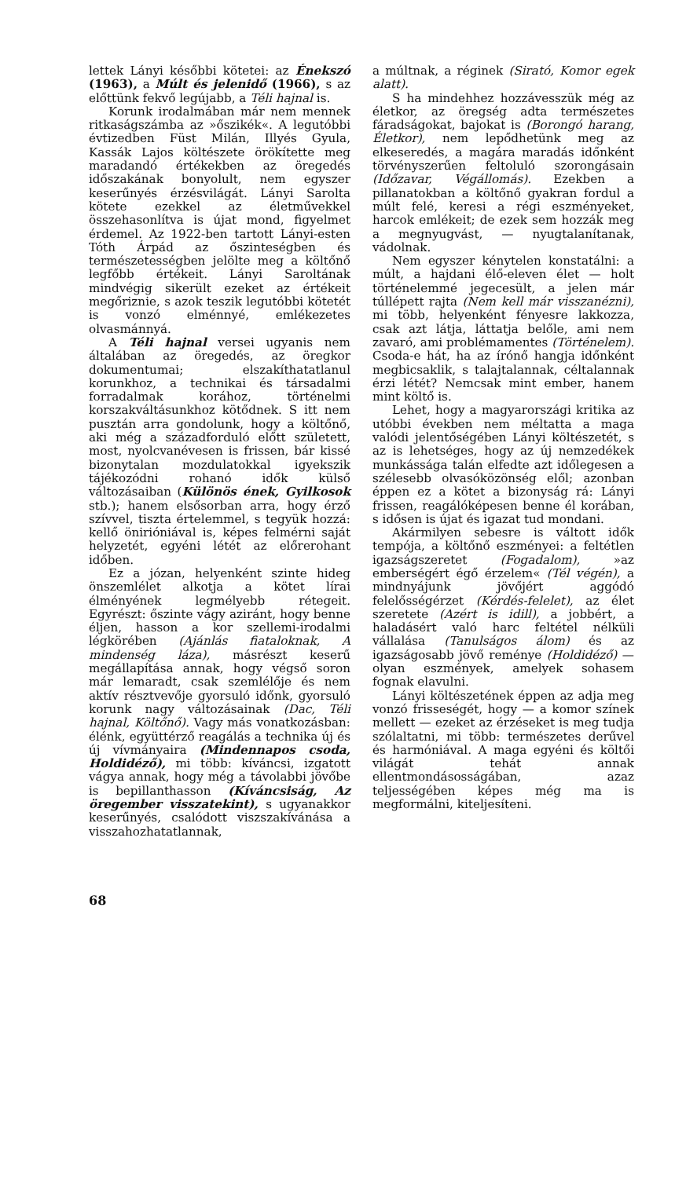lettek Lányi későbbi kötetei: az Énekszó (1963), a Múlt és jelenidő (1966), s az előttünk fekvő legújabb, a Téli hajnal is.
Korunk irodalmában már nem mennek ritkaságszámba az »őszikék«. A legutóbbi évtizedben Füst Milán, Illyés Gyula, Kassák Lajos költészete örökítette meg maradandó értékekben az öregedés időszakának bonyolult, nem egyszer keserűnyés érzésvilágát. Lányi Sarolta kötete ezekkel az életművekkel összehasonlítva is újat mond, figyelmet érdemel. Az 1922-ben tartott Lányi-esten Tóth Árpád az őszinteségben és természetességben jelölte meg a költőnő legfőbb értékeit. Lányi Saroltának mindvégig sikerült ezeket az értékeit megőriznie, s azok teszik legutóbbi kötetét is vonzó elménnyé, emlékezetes olvasmánnyá.
A Téli hajnal versei ugyanis nem általában az öregedés, az öregkor dokumentumai; elszakíthatatlanul korunkhoz, a technikai és társadalmi forradalmak korához, történelmi korszakváltásunkhoz kötődnek. S itt nem pusztán arra gondolunk, hogy a költőnő, aki még a századforduló előtt született, most, nyolcvanévesen is frissen, bár kissé bizonytalan mozdulatokkal igyekszik tájékozódni rohanó idők külső változásaiban (Különös ének, Gyilkosok stb.); hanem elsősorban arra, hogy érző szívvel, tiszta értelemmel, s tegyük hozzá: kellő önirióniával is, képes felmérni saját helyzetét, egyéni létét az előrerohant időben.
Ez a józan, helyenként szinte hideg önszemlélet alkotja a kötet lírai élményének legmélyebb rétegeit. Egyrészt: őszinte vágy aziránt, hogy benne éljen, hasson a kor szellemi-irodalmi légkörében (Ajánlás fiataloknak, A mindenség láza), másrészt keserű megállapítása annak, hogy végső soron már lemaradt, csak szemlélője és nem aktív résztvevője gyorsuló időnk, gyorsuló korunk nagy változásainak (Dac, Téli hajnal, Költőnő). Vagy más vonatkozásban: élénk, együttérző reagálás a technika új és új vívmányaira (Mindennapos csoda, Holdidéző), mi több: kíváncsi, izgatott vágya annak, hogy még a távolabbi jövőbe is bepillanthasson (Kíváncsiság, Az öregember visszatekint), s ugyanakkor keserűnyés, csalódott viszszakívánása a visszahozhatatlannak,
a múltnak, a réginek (Sirató, Komor egek alatt).
S ha mindehhez hozzávesszük még az életkor, az öregség adta természetes fáradságokat, bajokat is (Borongó harang, Életkor), nem lepődhetünk meg az elkeseredés, a magára maradás időnként törvényszerűen feltoluló szorongásain (Időzavar, Végállomás). Ezekben a pillanatokban a költőnő gyakran fordul a múlt felé, keresi a régi eszményeket, harcok emlékeit; de ezek sem hozzák meg a megnyugvást, — nyugtalanítanak, vádolnak.
Nem egyszer kénytelen konstatálni: a múlt, a hajdani élő-eleven élet — holt történelemmé jegecesült, a jelen már túllépett rajta (Nem kell már visszanézni), mi több, helyenként fényesre lakkozza, csak azt látja, láttatja belőle, ami nem zavaró, ami problémamentes (Történelem). Csoda-e hát, ha az írónő hangja időnként megbicsaklik, s talajtalannak, céltalannak érzi létét? Nemcsak mint ember, hanem mint költő is.
Lehet, hogy a magyarországi kritika az utóbbi években nem méltatta a maga valódi jelentőségében Lányi költészetét, s az is lehetséges, hogy az új nemzedékek munkássága talán elfedte azt időlegesen a szélesebb olvasóközönség elől; azonban éppen ez a kötet a bizonyság rá: Lányi frissen, reagálóképesen benne él korában, s idősen is újat és igazat tud mondani.
Akármilyen sebesre is váltott idők tempója, a költőnő eszményei: a feltétlen igazságszeretet (Fogadalom), »az emberségért égő érzelem« (Tél végén), a mindnyájunk jövőjért aggódó felelősségérzet (Kérdés-felelet), az élet szeretete (Azért is idill), a jobbért, a haladásért való harc feltétel nélküli vállalása (Tanulságos álom) és az igazságosabb jövő reménye (Holdidéző) — olyan eszmények, amelyek sohasem fognak elavulni.
Lányi költészetének éppen az adja meg vonzó frisseségét, hogy — a komor színek mellett — ezeket az érzéseket is meg tudja szólaltatni, mi több: természetes derűvel és harmóniával. A maga egyéni és költői világát tehát annak ellentmondásosságában, azaz teljességében képes még ma is megformálni, kiteljesíteni.
68